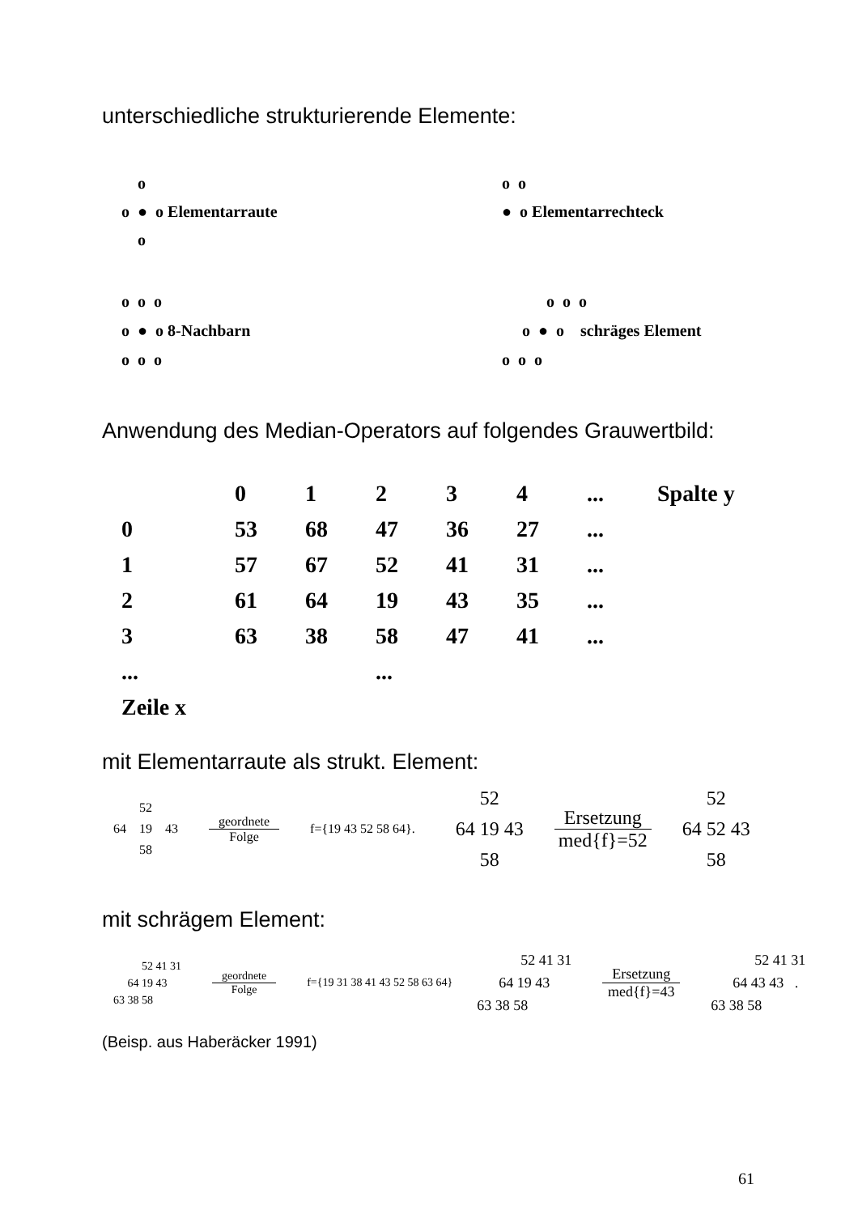unterschiedliche strukturierende Elemente:
o
o ● o Elementarraute
o
o o
● o Elementarrechteck
o o o
o ● o 8-Nachbarn
o o o
o o o
o ● o schräges Element
o o o
Anwendung des Median-Operators auf folgendes Grauwertbild:
| | 0 | 1 | 2 | 3 | 4 | ... | Spalte y |
| --- | --- | --- | --- | --- | --- | --- | --- |
| 0 | 53 | 68 | 47 | 36 | 27 | ... | |
| 1 | 57 | 67 | 52 | 41 | 31 | ... | |
| 2 | 61 | 64 | 19 | 43 | 35 | ... | |
| 3 | 63 | 38 | 58 | 47 | 41 | ... | |
| ... | | | ... | | | | |
| Zeile x | | | | | | | |
mit Elementarraute als strukt. Element:
52
64 19 43
58
geordnete Folge f={19 43 52 58 64}.
52
64 19 43
58
Ersetzung med{f}=52
52
64 52 43
58
mit schrägem Element:
52 41 31
64 19 43
63 38 58
geordnete Folge f={19 31 38 41 43 52 58 63 64}
52 41 31
64 19 43
63 38 58
Ersetzung med{f}=43
52 41 31
64 43 43 .
63 38 58
(Beisp. aus Haberäcker 1991)
61